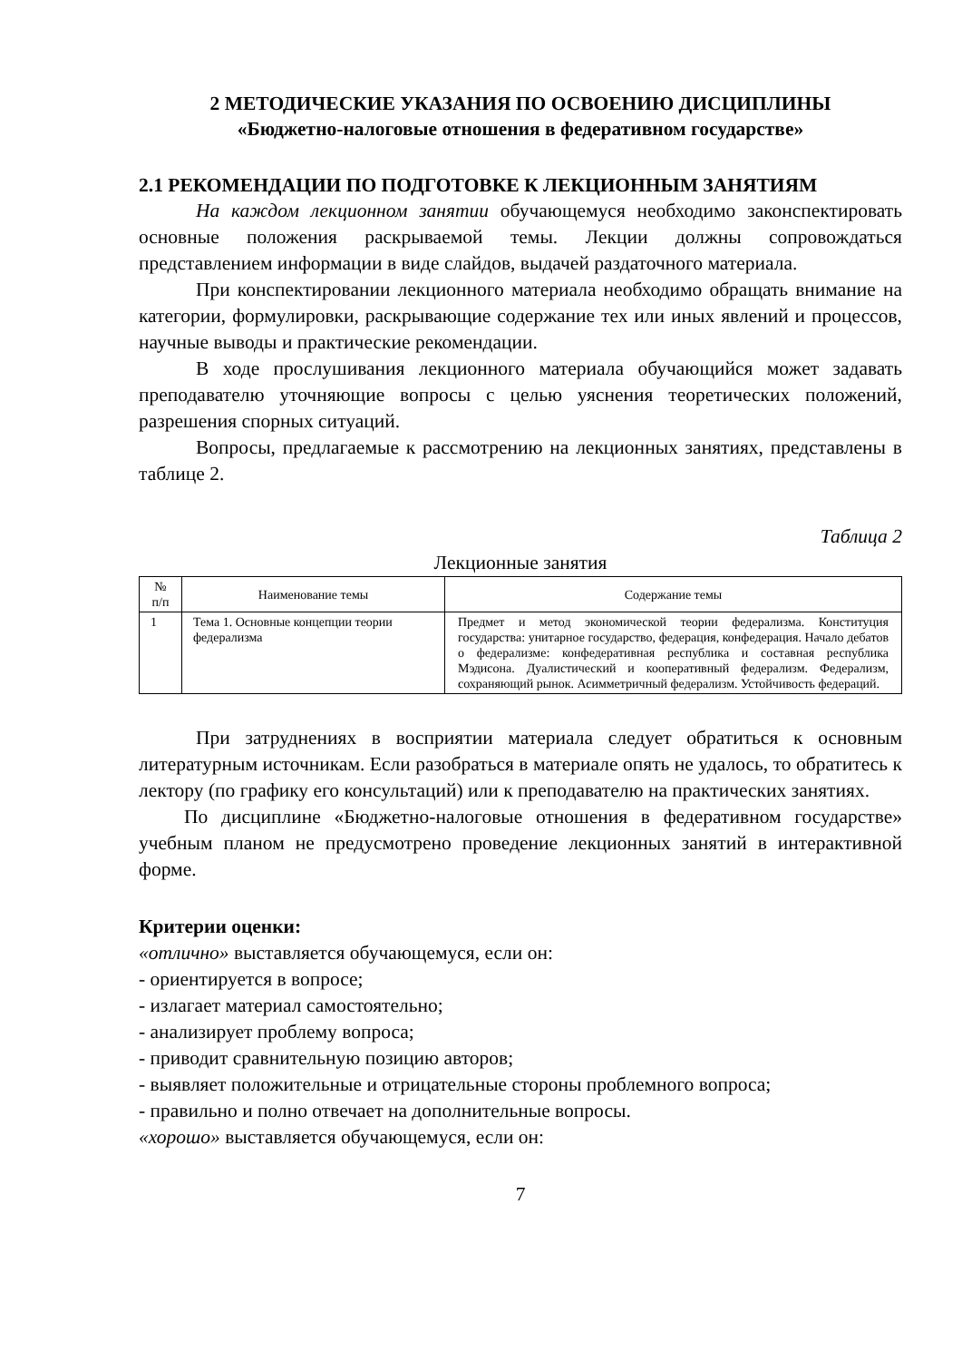2 МЕТОДИЧЕСКИЕ УКАЗАНИЯ ПО ОСВОЕНИЮ ДИСЦИПЛИНЫ
«Бюджетно-налоговые отношения в федеративном государстве»
2.1 РЕКОМЕНДАЦИИ ПО ПОДГОТОВКЕ К ЛЕКЦИОННЫМ ЗАНЯТИЯМ
На каждом лекционном занятии обучающемуся необходимо законспектировать основные положения раскрываемой темы. Лекции должны сопровождаться представлением информации в виде слайдов, выдачей раздаточного материала.
При конспектировании лекционного материала необходимо обращать внимание на категории, формулировки, раскрывающие содержание тех или иных явлений и процессов, научные выводы и практические рекомендации.
В ходе прослушивания лекционного материала обучающийся может задавать преподавателю уточняющие вопросы с целью уяснения теоретических положений, разрешения спорных ситуаций.
Вопросы, предлагаемые к рассмотрению на лекционных занятиях, представлены в таблице 2.
Таблица 2
Лекционные занятия
| № п/п | Наименование темы | Содержание темы |
| --- | --- | --- |
| 1 | Тема 1. Основные концепции теории федерализма | Предмет и метод экономической теории федерализма. Конституция государства: унитарное государство, федерация, конфедерация. Начало дебатов о федерализме: конфедеративная республика и составная республика Мэдисона. Дуалистический и кооперативный федерализм. Федерализм, сохраняющий рынок. Асимметричный федерализм. Устойчивость федераций. |
При затруднениях в восприятии материала следует обратиться к основным литературным источникам. Если разобраться в материале опять не удалось, то обратитесь к лектору (по графику его консультаций) или к преподавателю на практических занятиях.
По дисциплине «Бюджетно-налоговые отношения в федеративном государстве» учебным планом не предусмотрено проведение лекционных занятий в интерактивной форме.
Критерии оценки:
«отлично» выставляется обучающемуся, если он:
- ориентируется в вопросе;
- излагает материал самостоятельно;
- анализирует проблему вопроса;
- приводит сравнительную позицию авторов;
- выявляет положительные и отрицательные стороны проблемного вопроса;
- правильно и полно отвечает на дополнительные вопросы.
«хорошо» выставляется обучающемуся, если он:
7